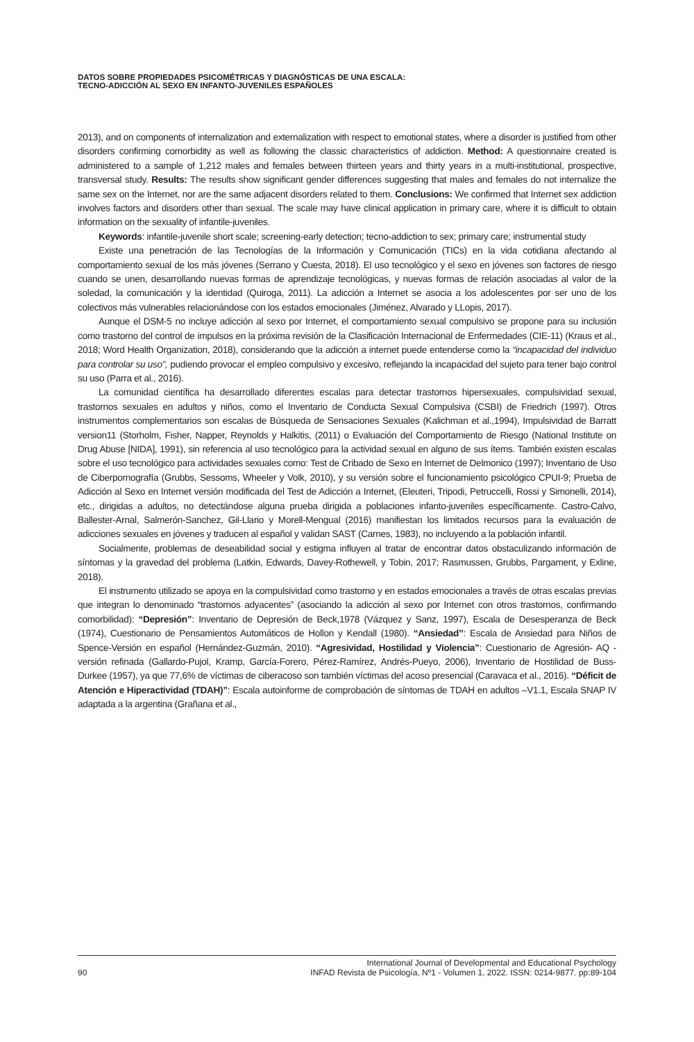DATOS SOBRE PROPIEDADES PSICOMÉTRICAS Y DIAGNÓSTICAS DE UNA ESCALA:
TECNO-ADICCIÓN AL SEXO EN INFANTO-JUVENILES ESPAÑOLES
2013), and on components of internalization and externalization with respect to emotional states, where a disorder is justified from other disorders confirming comorbidity as well as following the classic characteristics of addiction. Method: A questionnaire created is administered to a sample of 1,212 males and females between thirteen years and thirty years in a multi-institutional, prospective, transversal study. Results: The results show significant gender differences suggesting that males and females do not internalize the same sex on the Internet, nor are the same adjacent disorders related to them. Conclusions: We confirmed that Internet sex addiction involves factors and disorders other than sexual. The scale may have clinical application in primary care, where it is difficult to obtain information on the sexuality of infantile-juveniles.
Keywords: infantile-juvenile short scale; screening-early detection; tecno-addiction to sex; primary care; instrumental study
Existe una penetración de las Tecnologías de la Información y Comunicación (TICs) en la vida cotidiana afectando al comportamiento sexual de los más jóvenes (Serrano y Cuesta, 2018). El uso tecnológico y el sexo en jóvenes son factores de riesgo cuando se unen, desarrollando nuevas formas de aprendizaje tecnológicas, y nuevas formas de relación asociadas al valor de la soledad, la comunicación y la identidad (Quiroga, 2011). La adicción a Internet se asocia a los adolescentes por ser uno de los colectivos más vulnerables relacionándose con los estados emocionales (Jiménez, Alvarado y LLopis, 2017).
Aunque el DSM-5 no incluye adicción al sexo por Internet, el comportamiento sexual compulsivo se propone para su inclusión como trastorno del control de impulsos en la próxima revisión de la Clasificación Internacional de Enfermedades (CIE-11) (Kraus et al., 2018; Word Health Organization, 2018), considerando que la adicción a internet puede entenderse como la “incapacidad del individuo para controlar su uso”, pudiendo provocar el empleo compulsivo y excesivo, reflejando la incapacidad del sujeto para tener bajo control su uso (Parra et al., 2016).
La comunidad científica ha desarrollado diferentes escalas para detectar trastornos hipersexuales, compulsividad sexual, trastornos sexuales en adultos y niños, como el Inventario de Conducta Sexual Compulsiva (CSBI) de Friedrich (1997). Otros instrumentos complementarios son escalas de Búsqueda de Sensaciones Sexuales (Kalichman et al.,1994), Impulsividad de Barratt version11 (Storholm, Fisher, Napper, Reynolds y Halkitis, (2011) o Evaluación del Comportamiento de Riesgo (National Institute on Drug Abuse [NIDA], 1991), sin referencia al uso tecnológico para la actividad sexual en alguno de sus ítems. También existen escalas sobre el uso tecnológico para actividades sexuales como: Test de Cribado de Sexo en Internet de Delmonico (1997); Inventario de Uso de Ciberpornografía (Grubbs, Sessoms, Wheeler y Volk, 2010), y su versión sobre el funcionamiento psicológico CPUI-9; Prueba de Adicción al Sexo en Internet versión modificada del Test de Adicción a Internet, (Eleuteri, Tripodi, Petruccelli, Rossi y Simonelli, 2014), etc., dirigidas a adultos, no detectándose alguna prueba dirigida a poblaciones infanto-juveniles específicamente. Castro-Calvo, Ballester-Arnal, Salmerón-Sanchez, Gil-Llario y Morell-Mengual (2016) manifiestan los limitados recursos para la evaluación de adicciones sexuales en jóvenes y traducen al español y validan SAST (Carnes, 1983), no incluyendo a la población infantil.
Socialmente, problemas de deseabilidad social y estigma influyen al tratar de encontrar datos obstaculizando información de síntomas y la gravedad del problema (Latkin, Edwards, Davey-Rothewell, y Tobin, 2017; Rasmussen, Grubbs, Pargament, y Exline, 2018).
El instrumento utilizado se apoya en la compulsividad como trastorno y en estados emocionales a través de otras escalas previas que integran lo denominado “trastornos adyacentes” (asociando la adicción al sexo por Internet con otros trastornos, confirmando comorbilidad): “Depresión”: Inventario de Depresión de Beck,1978 (Vázquez y Sanz, 1997), Escala de Desesperanza de Beck (1974), Cuestionario de Pensamientos Automáticos de Hollon y Kendall (1980). “Ansiedad”: Escala de Ansiedad para Niños de Spence-Versión en español (Hernández-Guzmán, 2010). “Agresividad, Hostilidad y Violencia”: Cuestionario de Agresión- AQ - versión refinada (Gallardo-Pujol, Kramp, García-Forero, Pérez-Ramírez, Andrés-Pueyo, 2006), Inventario de Hostilidad de Buss-Durkee (1957), ya que 77,6% de víctimas de ciberacoso son también víctimas del acoso presencial (Caravaca et al., 2016). “Déficit de Atención e Hiperactividad (TDAH)”: Escala autoinforme de comprobación de síntomas de TDAH en adultos –V1.1, Escala SNAP IV adaptada a la argentina (Grañana et al.,
90 International Journal of Developmental and Educational Psychology
INFAD Revista de Psicología, Nº1 - Volumen 1, 2022. ISSN: 0214-9877. pp:89-104